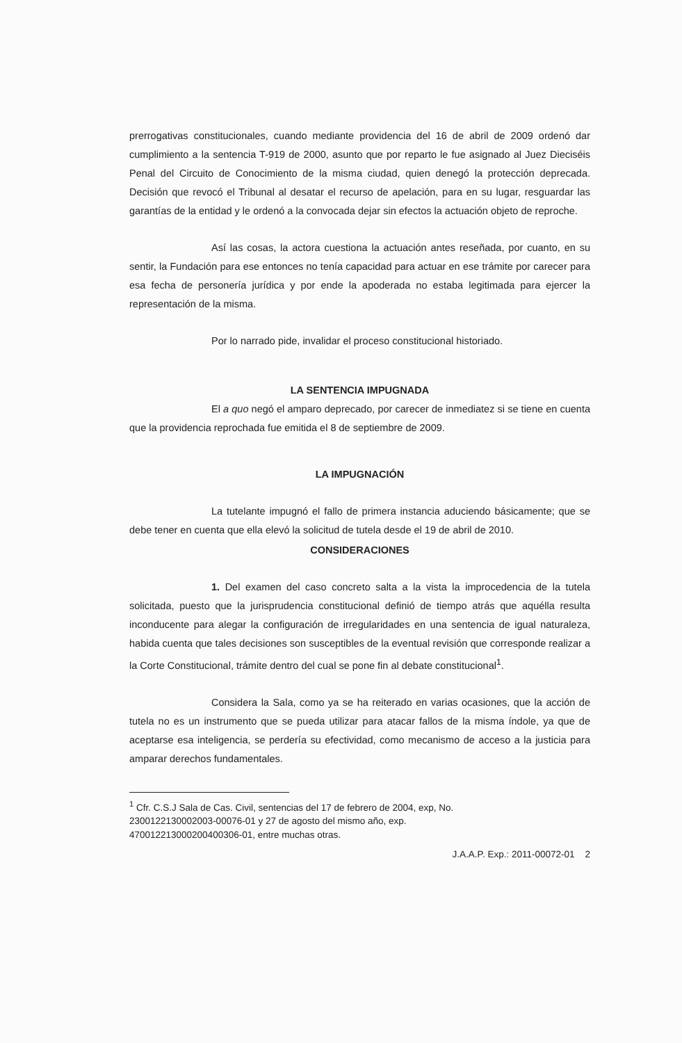prerrogativas constitucionales, cuando mediante providencia del 16 de abril de 2009 ordenó dar cumplimiento a la sentencia T-919 de 2000, asunto que por reparto le fue asignado al Juez Dieciséis Penal del Circuito de Conocimiento de la misma ciudad, quien denegó la protección deprecada. Decisión que revocó el Tribunal al desatar el recurso de apelación, para en su lugar, resguardar las garantías de la entidad y le ordenó a la convocada dejar sin efectos la actuación objeto de reproche.
Así las cosas, la actora cuestiona la actuación antes reseñada, por cuanto, en su sentir, la Fundación para ese entonces no tenía capacidad para actuar en ese trámite por carecer para esa fecha de personería jurídica y por ende la apoderada no estaba legitimada para ejercer la representación de la misma.
Por lo narrado pide, invalidar el proceso constitucional historiado.
LA SENTENCIA IMPUGNADA
El a quo negó el amparo deprecado, por carecer de inmediatez si se tiene en cuenta que la providencia reprochada fue emitida el 8 de septiembre de 2009.
LA IMPUGNACIÓN
La tutelante impugnó el fallo de primera instancia aduciendo básicamente; que se debe tener en cuenta que ella elevó la solicitud de tutela desde el 19 de abril de 2010.
CONSIDERACIONES
1. Del examen del caso concreto salta a la vista la improcedencia de la tutela solicitada, puesto que la jurisprudencia constitucional definió de tiempo atrás que aquélla resulta inconducente para alegar la configuración de irregularidades en una sentencia de igual naturaleza, habida cuenta que tales decisiones son susceptibles de la eventual revisión que corresponde realizar a la Corte Constitucional, trámite dentro del cual se pone fin al debate constitucional<sup>1</sup>.
Considera la Sala, como ya se ha reiterado en varias ocasiones, que la acción de tutela no es un instrumento que se pueda utilizar para atacar fallos de la misma índole, ya que de aceptarse esa inteligencia, se perdería su efectividad, como mecanismo de acceso a la justicia para amparar derechos fundamentales.
<sup>1</sup> Cfr. C.S.J Sala de Cas. Civil, sentencias del 17 de febrero de 2004, exp, No. 2300122130002003-00076-01 y 27 de agosto del mismo año, exp. 470012213000200400306-01, entre muchas otras.
J.A.A.P. Exp.: 2011-00072-01 2